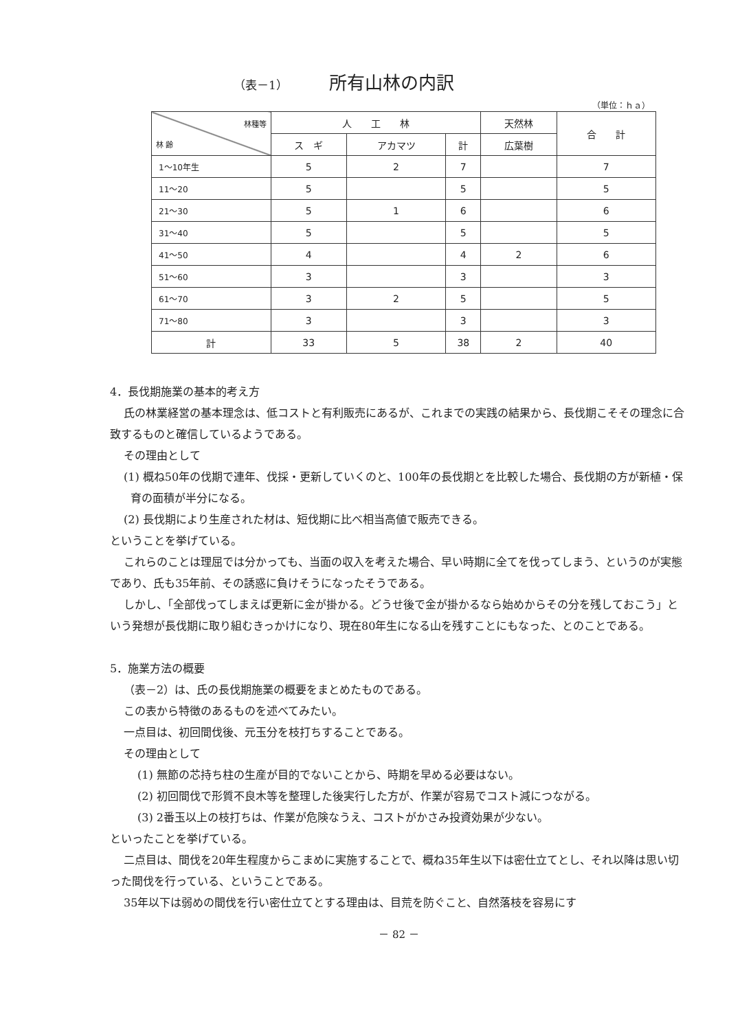（表－1） 所有山林の内訳
（単位：ｈａ）
| 林種等 林 齢 | 人 工 林 | | | 天然林 | 合 計 |
| --- | --- | --- | --- | --- | --- |
| | ス ギ | アカマツ | 計 | 広葉樹 | |
| 1～10年生 | 5 | 2 | 7 | | 7 |
| 11～20 | 5 | | 5 | | 5 |
| 21～30 | 5 | 1 | 6 | | 6 |
| 31～40 | 5 | | 5 | | 5 |
| 41～50 | 4 | | 4 | 2 | 6 |
| 51～60 | 3 | | 3 | | 3 |
| 61～70 | 3 | 2 | 5 | | 5 |
| 71～80 | 3 | | 3 | | 3 |
| 計 | 33 | 5 | 38 | 2 | 40 |
4．長伐期施業の基本的考え方
氏の林業経営の基本理念は、低コストと有利販売にあるが、これまでの実践の結果から、長伐期こそその理念に合致するものと確信しているようである。
その理由として
(1) 概ね50年の伐期で連年、伐採・更新していくのと、100年の長伐期とを比較した場合、長伐期の方が新植・保育の面積が半分になる。
(2) 長伐期により生産された材は、短伐期に比べ相当高値で販売できる。
ということを挙げている。
これらのことは理屈では分かっても、当面の収入を考えた場合、早い時期に全てを伐ってしまう、というのが実態であり、氏も35年前、その誘惑に負けそうになったそうである。
しかし、「全部伐ってしまえば更新に金が掛かる。どうせ後で金が掛かるなら始めからその分を残しておこう」という発想が長伐期に取り組むきっかけになり、現在80年生になる山を残すことにもなった、とのことである。
5．施業方法の概要
（表－2）は、氏の長伐期施業の概要をまとめたものである。
この表から特徴のあるものを述べてみたい。
一点目は、初回間伐後、元玉分を枝打ちすることである。
その理由として
(1) 無節の芯持ち柱の生産が目的でないことから、時期を早める必要はない。
(2) 初回間伐で形質不良木等を整理した後実行した方が、作業が容易でコスト減につながる。
(3) 2番玉以上の枝打ちは、作業が危険なうえ、コストがかさみ投資効果が少ない。
といったことを挙げている。
二点目は、間伐を20年生程度からこまめに実施することで、概ね35年生以下は密仕立てとし、それ以降は思い切った間伐を行っている、ということである。
35年以下は弱めの間伐を行い密仕立てとする理由は、目荒を防ぐこと、自然落枝を容易にす
－ 82 －